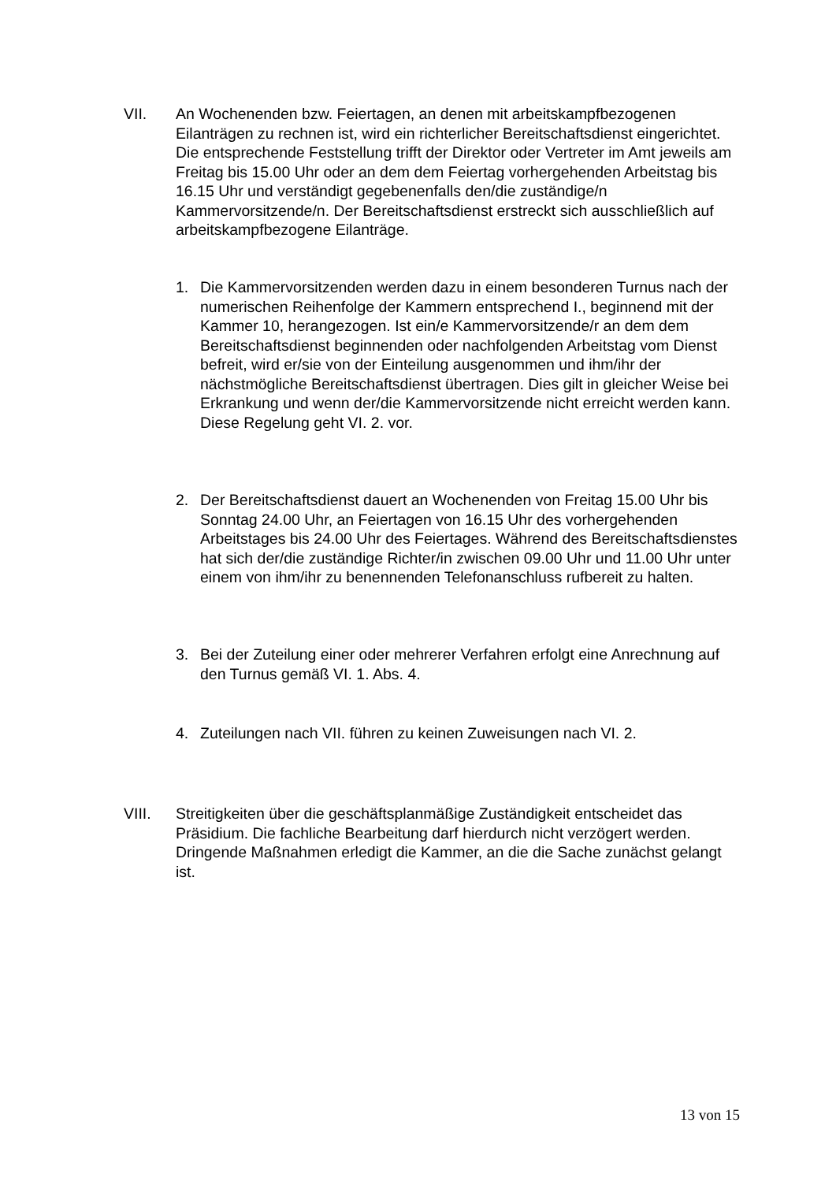VII. An Wochenenden bzw. Feiertagen, an denen mit arbeitskampfbezogenen Eilanträgen zu rechnen ist, wird ein richterlicher Bereitschaftsdienst eingerichtet. Die entsprechende Feststellung trifft der Direktor oder Vertreter im Amt jeweils am Freitag bis 15.00 Uhr oder an dem dem Feiertag vorhergehenden Arbeitstag bis 16.15 Uhr und verständigt gegebenenfalls den/die zuständige/n Kammervorsitzende/n. Der Bereitschaftsdienst erstreckt sich ausschließlich auf arbeitskampfbezogene Eilanträge.
1. Die Kammervorsitzenden werden dazu in einem besonderen Turnus nach der numerischen Reihenfolge der Kammern entsprechend I., beginnend mit der Kammer 10, herangezogen. Ist ein/e Kammervorsitzende/r an dem dem Bereitschaftsdienst beginnenden oder nachfolgenden Arbeitstag vom Dienst befreit, wird er/sie von der Einteilung ausgenommen und ihm/ihr der nächstmögliche Bereitschaftsdienst übertragen. Dies gilt in gleicher Weise bei Erkrankung und wenn der/die Kammervorsitzende nicht erreicht werden kann. Diese Regelung geht VI. 2. vor.
2. Der Bereitschaftsdienst dauert an Wochenenden von Freitag 15.00 Uhr bis Sonntag 24.00 Uhr, an Feiertagen von 16.15 Uhr des vorhergehenden Arbeitstages bis 24.00 Uhr des Feiertages. Während des Bereitschaftsdienstes hat sich der/die zuständige Richter/in zwischen 09.00 Uhr und 11.00 Uhr unter einem von ihm/ihr zu benennenden Telefonanschluss rufbereit zu halten.
3. Bei der Zuteilung einer oder mehrerer Verfahren erfolgt eine Anrechnung auf den Turnus gemäß VI. 1. Abs. 4.
4. Zuteilungen nach VII. führen zu keinen Zuweisungen nach VI. 2.
VIII. Streitigkeiten über die geschäftsplanmäßige Zuständigkeit entscheidet das Präsidium. Die fachliche Bearbeitung darf hierdurch nicht verzögert werden. Dringende Maßnahmen erledigt die Kammer, an die die Sache zunächst gelangt ist.
13 von 15